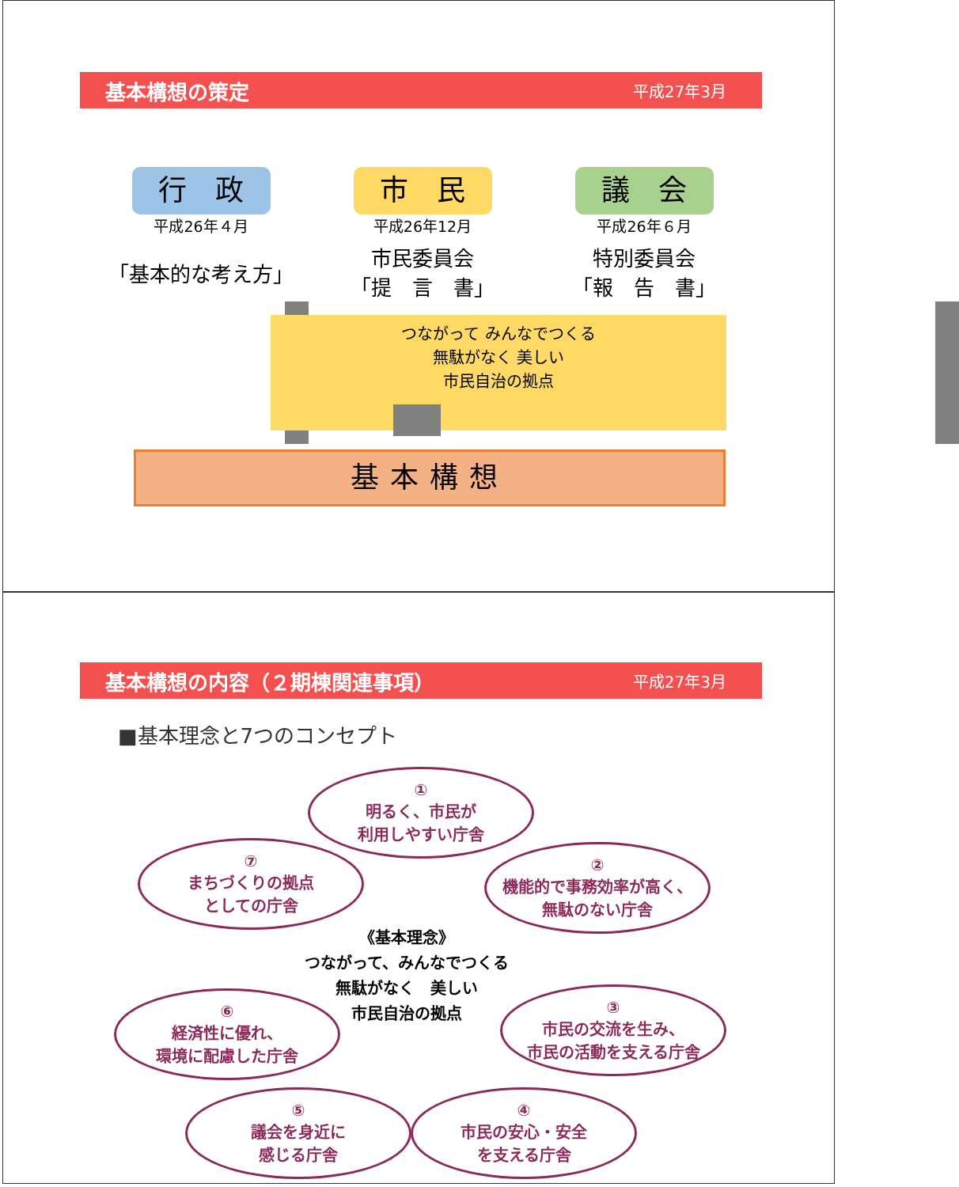基本構想の策定 平成27年3月
行　政
平成26年４月
「基本的な考え方」
市　民
平成26年12月
市民委員会
「提　言　書」
議　会
平成26年６月
特別委員会
「報　告　書」
つながって みんなでつくる
無駄がなく 美しい
市民自治の拠点
基本構想
基本構想の内容（２期棟関連事項） 平成27年3月
■基本理念と7つのコンセプト
①
明るく、市民が
利用しやすい庁舎
⑦
まちづくりの拠点
としての庁舎
②
機能的で事務効率が高く、
無駄のない庁舎
《基本理念》
つながって、みんなでつくる
無駄がなく　美しい
市民自治の拠点
⑥
経済性に優れ、
環境に配慮した庁舎
③
市民の交流を生み、
市民の活動を支える庁舎
⑤
議会を身近に
感じる庁舎
④
市民の安心・安全
を支える庁舎